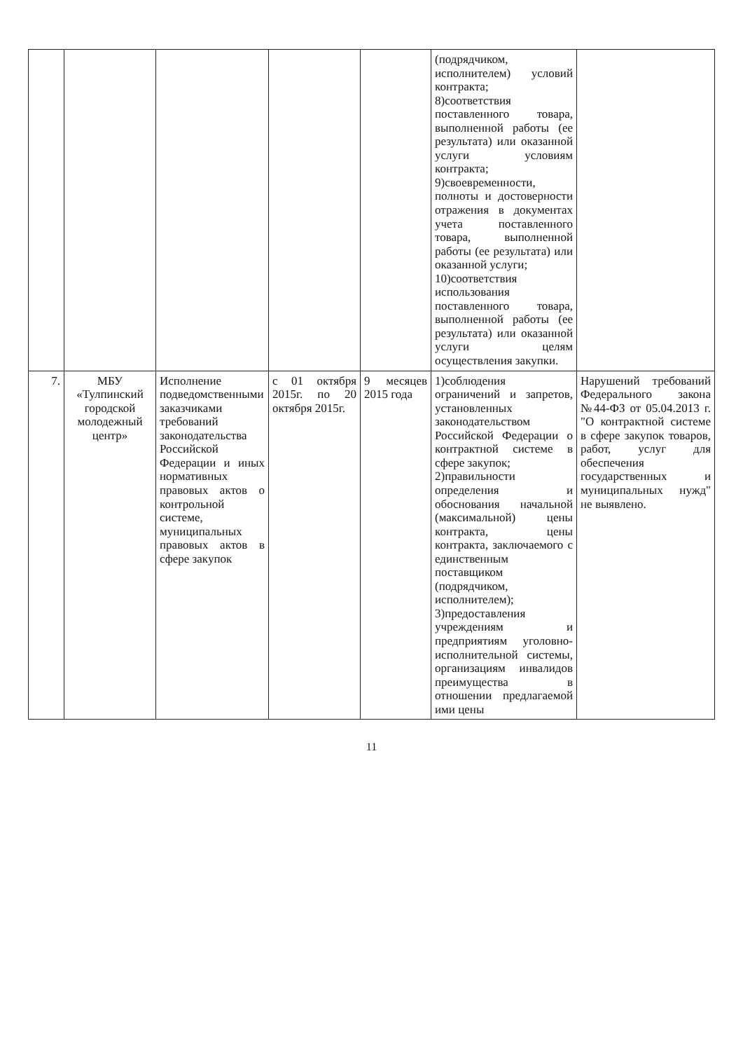| | | | | | (подрядчиком, исполнителем) условий контракта; 8)соответствия поставленного товара, выполненной работы (ее результата) или оказанной услуги условиям контракта; 9)своевременности, полноты и достоверности отражения в документах учета поставленного товара, выполненной работы (ее результата) или оказанной услуги; 10)соответствия использования поставленного товара, выполненной работы (ее результата) или оказанной услуги целям осуществления закупки. | |
| 7. | МБУ «Тулпинский городской молодежный центр» | Исполнение подведомственными заказчиками требований законодательства Российской Федерации и иных нормативных правовых актов о контрольной системе, муниципальных правовых актов в сфере закупок | с 01 октября 2015г. по 20 октября 2015г. | 9 месяцев 2015 года | 1)соблюдения ограничений и запретов, установленных законодательством Российской Федерации о контрактной системе в сфере закупок; 2)правильности определения и обоснования начальной (максимальной) цены контракта, цены контракта, заключаемого с единственным поставщиком (подрядчиком, исполнителем); 3)предоставления учреждениям и предприятиям уголовно-исполнительной системы, организациям инвалидов преимущества в отношении предлагаемой ими цены | Нарушений требований Федерального закона №44-ФЗ от 05.04.2013 г. "О контрактной системе в сфере закупок товаров, работ, услуг для обеспечения государственных и муниципальных нужд" не выявлено. |
11